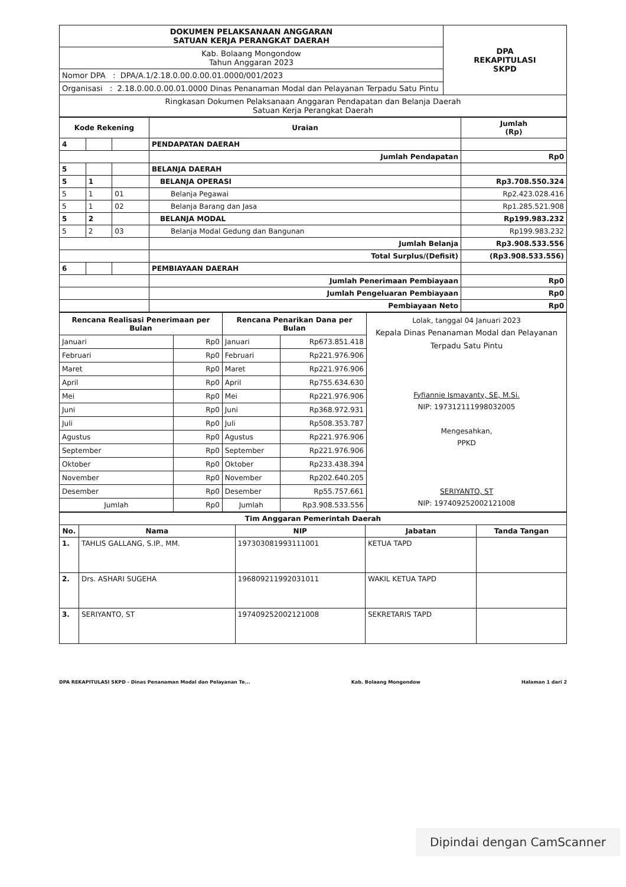| DOKUMEN PELAKSANAAN ANGGARAN SATUAN KERJA PERANGKAT DAERAH | DPA REKAPITULASI SKPD |
| Kab. Bolaang Mongondow Tahun Anggaran 2023 | |
| Nomor DPA : DPA/A.1/2.18.0.00.0.00.01.0000/001/2023 | |
| Organisasi : 2.18.0.00.0.00.01.0000 Dinas Penanaman Modal dan Pelayanan Terpadu Satu Pintu | |
| Ringkasan Dokumen Pelaksanaan Anggaran Pendapatan dan Belanja Daerah Satuan Kerja Perangkat Daerah | |
| Kode Rekening | | | Uraian | Jumlah (Rp) |
| --- | --- | --- | --- | --- |
| 4 | | | PENDAPATAN DAERAH | |
| | | | Jumlah Pendapatan | Rp0 |
| 5 | | | BELANJA DAERAH | |
| 5 | 1 | | BELANJA OPERASI | Rp3.708.550.324 |
| 5 | 1 | 01 | Belanja Pegawai | Rp2.423.028.416 |
| 5 | 1 | 02 | Belanja Barang dan Jasa | Rp1.285.521.908 |
| 5 | 2 | | BELANJA MODAL | Rp199.983.232 |
| 5 | 2 | 03 | Belanja Modal Gedung dan Bangunan | Rp199.983.232 |
| | | | Jumlah Belanja | Rp3.908.533.556 |
| | | | Total Surplus/(Defisit) | (Rp3.908.533.556) |
| 6 | | | PEMBIAYAAN DAERAH | |
| | | | Jumlah Penerimaan Pembiayaan | Rp0 |
| | | | Jumlah Pengeluaran Pembiayaan | Rp0 |
| | | | Pembiayaan Neto | Rp0 |
| Rencana Realisasi Penerimaan per Bulan | | Rencana Penarikan Dana per Bulan | | Lolak, tanggal 04 Januari 2023 Kepala Dinas Penanaman Modal dan Pelayanan Terpadu Satu Pintu Fyfiannie Ismayanty, SE, M.Si. NIP: 197312111998032005 Mengesahkan, PPKD SERIYANTO, ST NIP: 197409252002121008 |
| Januari | Rp0 | Januari | Rp673.851.418 | |
| Februari | Rp0 | Februari | Rp221.976.906 | |
| Maret | Rp0 | Maret | Rp221.976.906 | |
| April | Rp0 | April | Rp755.634.630 | |
| Mei | Rp0 | Mei | Rp221.976.906 | |
| Juni | Rp0 | Juni | Rp368.972.931 | |
| Juli | Rp0 | Juli | Rp508.353.787 | |
| Agustus | Rp0 | Agustus | Rp221.976.906 | |
| September | Rp0 | September | Rp221.976.906 | |
| Oktober | Rp0 | Oktober | Rp233.438.394 | |
| November | Rp0 | November | Rp202.640.205 | |
| Desember | Rp0 | Desember | Rp55.757.661 | |
| Jumlah | Rp0 | Jumlah | Rp3.908.533.556 | |
| Tim Anggaran Pemerintah Daerah | | | | |
| --- | --- | --- | --- | --- |
| No. | Nama | NIP | Jabatan | Tanda Tangan |
| 1. | TAHLIS GALLANG, S.IP., MM. | 197303081993111001 | KETUA TAPD | |
| 2. | Drs. ASHARI SUGEHA | 196809211992031011 | WAKIL KETUA TAPD | |
| 3. | SERIYANTO, ST | 197409252002121008 | SEKRETARIS TAPD | |
DPA REKAPITULASI SKPD - Dinas Penanaman Modal dan Pelayanan Te... Kab. Bolaang Mongondow Halaman 1 dari 2
Dipindai dengan CamScanner